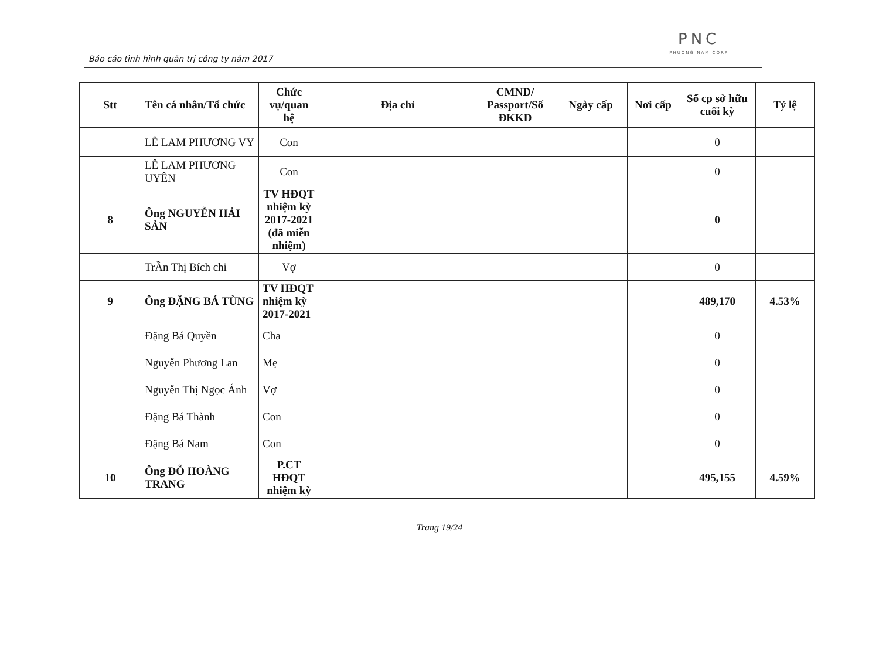Báo cáo tình hình quản trị công ty năm 2017
PNC
PHUONG NAM CORP
| Stt | Tên cá nhân/Tổ chức | Chức vụ/quan hệ | Địa chỉ | CMND/ Passport/Số ĐKKD | Ngày cấp | Nơi cấp | Số cp sở hữu cuối kỳ | Tỷ lệ |
| --- | --- | --- | --- | --- | --- | --- | --- | --- |
| | LÊ LAM PHƯƠNG VY | Con | | | | | 0 | |
| | LÊ LAM PHƯƠNG UYÊN | Con | | | | | 0 | |
| 8 | Ông NGUYỄN HẢI SẢN | TV HĐQT nhiệm kỳ 2017-2021 (đã miễn nhiệm) | | | | | 0 | |
| | TrẦn Thị Bích chi | Vợ | | | | | 0 | |
| 9 | Ông ĐẶNG BÁ TÙNG | TV HĐQT nhiệm kỳ 2017-2021 | | | | | 489,170 | 4.53% |
| | Đặng Bá Quyền | Cha | | | | | 0 | |
| | Nguyễn Phương Lan | Mẹ | | | | | 0 | |
| | Nguyễn Thị Ngọc Ánh | Vợ | | | | | 0 | |
| | Đặng Bá Thành | Con | | | | | 0 | |
| | Đặng Bá Nam | Con | | | | | 0 | |
| 10 | Ông ĐỖ HOÀNG TRANG | P.CT HĐQT nhiệm kỳ | | | | | 495,155 | 4.59% |
Trang 19/24